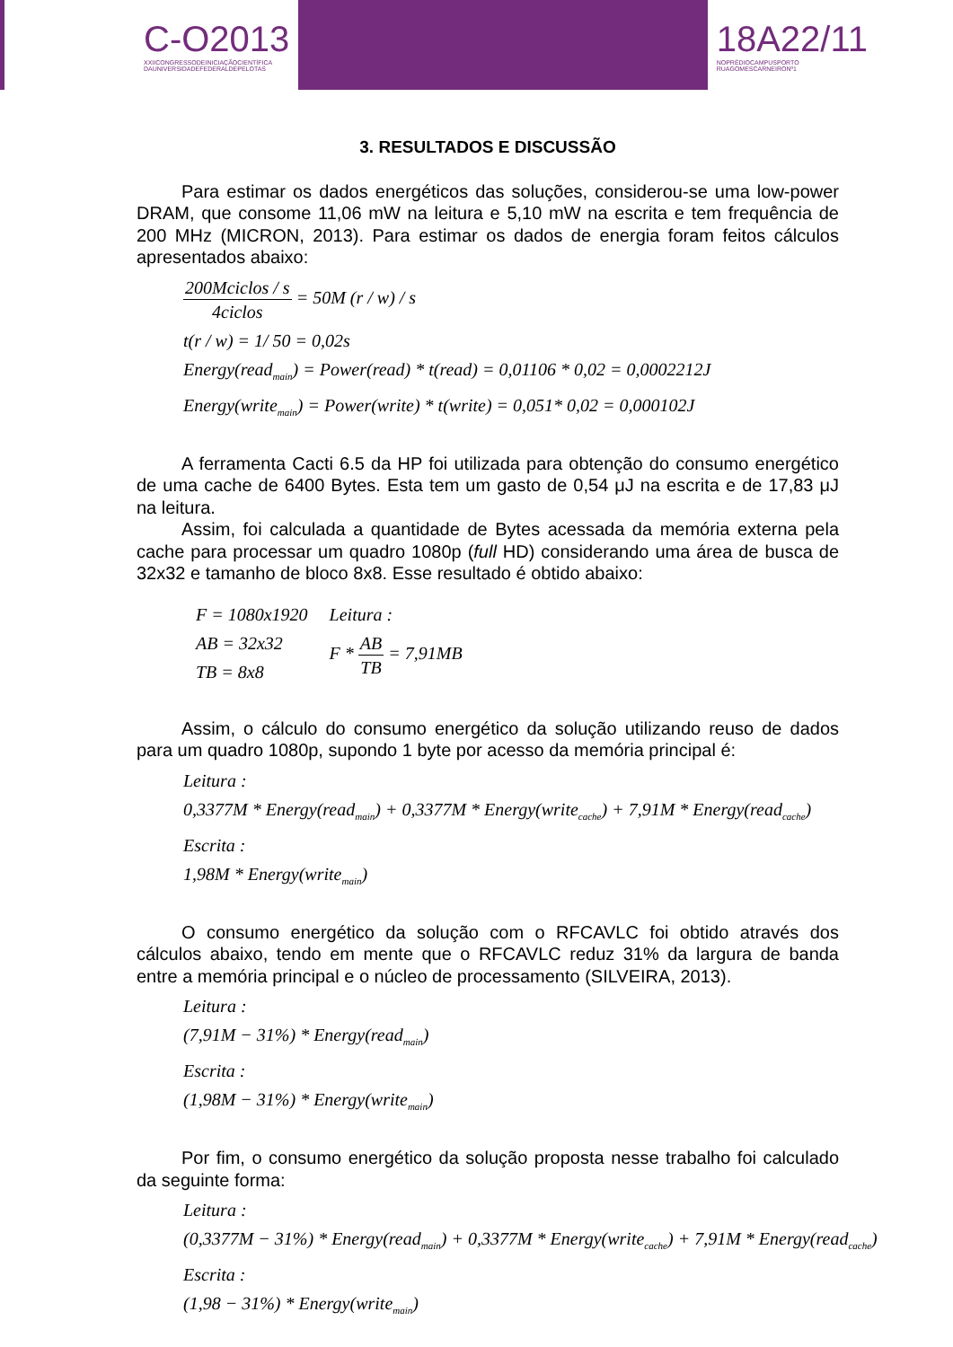C-O2013
XXIICONGRESSODEINICIAÇÃOCIENTÍFICA
DAUNIVERSIDADEFEDERALDEPELOTAS
18A22/11
NOPRÉDIOCAMPUSPORTO
RUAGOMESCARNEIRONº1
3. RESULTADOS E DISCUSSÃO
Para estimar os dados energéticos das soluções, considerou-se uma low-power DRAM, que consome 11,06 mW na leitura e 5,10 mW na escrita e tem frequência de 200 MHz (MICRON, 2013). Para estimar os dados de energia foram feitos cálculos apresentados abaixo:
200Mciclos / s 4ciclos = 50M (r / w) / s
t(r / w) = 1/ 50 = 0,02s
Energy(read<sub>main</sub>) = Power(read) * t(read) = 0,01106 * 0,02 = 0,0002212J
Energy(write<sub>main</sub>) = Power(write) * t(write) = 0,051* 0,02 = 0,000102J
A ferramenta Cacti 6.5 da HP foi utilizada para obtenção do consumo energético de uma cache de 6400 Bytes. Esta tem um gasto de 0,54 μJ na escrita e de 17,83 μJ na leitura.
Assim, foi calculada a quantidade de Bytes acessada da memória externa pela cache para processar um quadro 1080p (full HD) considerando uma área de busca de 32x32 e tamanho de bloco 8x8. Esse resultado é obtido abaixo:
F = 1080x1920
AB = 32x32
TB = 8x8
Leitura :
F * AB TB = 7,91MB
Assim, o cálculo do consumo energético da solução utilizando reuso de dados para um quadro 1080p, supondo 1 byte por acesso da memória principal é:
Leitura :
0,3377M * Energy(read<sub>main</sub>) + 0,3377M * Energy(write<sub>cache</sub>) + 7,91M * Energy(read<sub>cache</sub>)
Escrita :
1,98M * Energy(write<sub>main</sub>)
O consumo energético da solução com o RFCAVLC foi obtido através dos cálculos abaixo, tendo em mente que o RFCAVLC reduz 31% da largura de banda entre a memória principal e o núcleo de processamento (SILVEIRA, 2013).
Leitura :
(7,91M − 31%) * Energy(read<sub>main</sub>)
Escrita :
(1,98M − 31%) * Energy(write<sub>main</sub>)
Por fim, o consumo energético da solução proposta nesse trabalho foi calculado da seguinte forma:
Leitura :
(0,3377M − 31%) * Energy(read<sub>main</sub>) + 0,3377M * Energy(write<sub>cache</sub>) + 7,91M * Energy(read<sub>cache</sub>)
Escrita :
(1,98 − 31%) * Energy(write<sub>main</sub>)